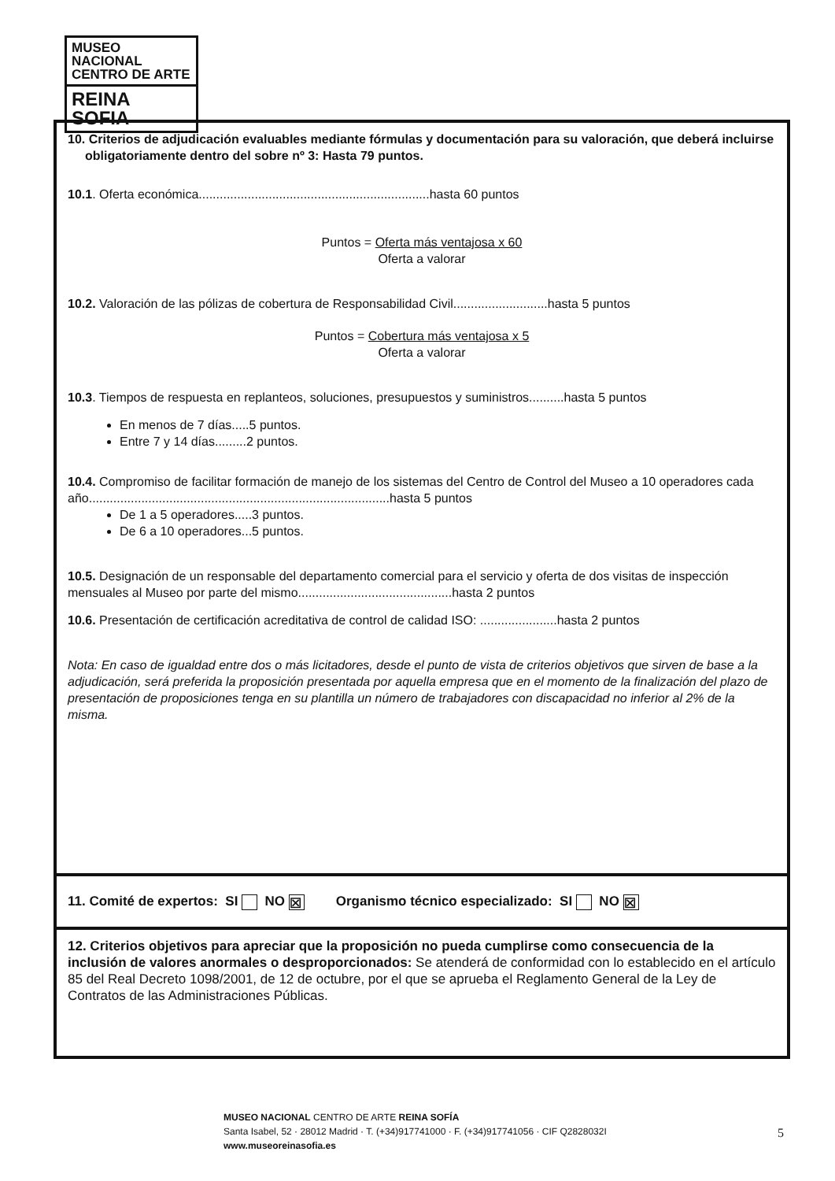MUSEO NACIONAL
CENTRO DE ARTE
REINA SOFIA
10. Criterios de adjudicación evaluables mediante fórmulas y documentación para su valoración, que deberá incluirse obligatoriamente dentro del sobre nº 3: Hasta 79 puntos.
10.1. Oferta económica..................................................................hasta 60 puntos
Puntos = Oferta más ventajosa x 60
Oferta a valorar
10.2. Valoración de las pólizas de cobertura de Responsabilidad Civil...........................hasta 5 puntos
Puntos = Cobertura más ventajosa x 5
Oferta a valorar
10.3. Tiempos de respuesta en replanteos, soluciones, presupuestos y suministros..........hasta 5 puntos
En menos de 7 días.....5 puntos.
Entre 7 y 14 días.........2 puntos.
10.4. Compromiso de facilitar formación de manejo de los sistemas del Centro de Control del Museo a 10 operadores cada año......................................................................................hasta 5 puntos
De 1 a 5 operadores.....3 puntos.
De 6 a 10 operadores...5 puntos.
10.5. Designación de un responsable del departamento comercial para el servicio y oferta de dos visitas de inspección mensuales al Museo por parte del mismo............................................hasta 2 puntos
10.6. Presentación de certificación acreditativa de control de calidad ISO: ......................hasta 2 puntos
Nota: En caso de igualdad entre dos o más licitadores, desde el punto de vista de criterios objetivos que sirven de base a la adjudicación, será preferida la proposición presentada por aquella empresa que en el momento de la finalización del plazo de presentación de proposiciones tenga en su plantilla un número de trabajadores con discapacidad no inferior al 2% de la misma.
11. Comité de expertos: SI NO ☒ Organismo técnico especializado: SI NO ☒
12. Criterios objetivos para apreciar que la proposición no pueda cumplirse como consecuencia de la inclusión de valores anormales o desproporcionados: Se atenderá de conformidad con lo establecido en el artículo 85 del Real Decreto 1098/2001, de 12 de octubre, por el que se aprueba el Reglamento General de la Ley de Contratos de las Administraciones Públicas.
MUSEO NACIONAL CENTRO DE ARTE REINA SOFÍA
Santa Isabel, 52 · 28012 Madrid · T. (+34)917741000 · F. (+34)917741056 · CIF Q2828032I
www.museoreinasofia.es
5